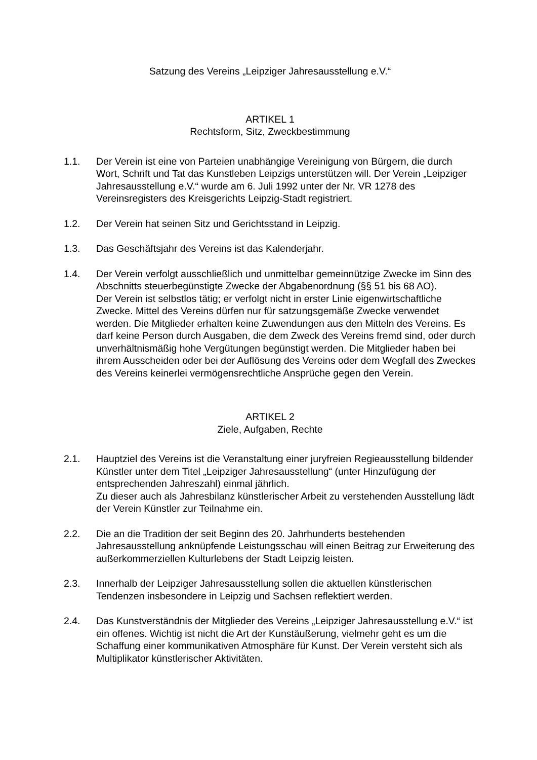Satzung des Vereins „Leipziger Jahresausstellung e.V.“
ARTIKEL 1
Rechtsform, Sitz, Zweckbestimmung
1.1. Der Verein ist eine von Parteien unabhängige Vereinigung von Bürgern, die durch Wort, Schrift und Tat das Kunstleben Leipzigs unterstützen will. Der Verein „Leipziger Jahresausstellung e.V.“ wurde am 6. Juli 1992 unter der Nr. VR 1278 des Vereinsregisters des Kreisgerichts Leipzig-Stadt registriert.
1.2. Der Verein hat seinen Sitz und Gerichtsstand in Leipzig.
1.3. Das Geschäftsjahr des Vereins ist das Kalenderjahr.
1.4. Der Verein verfolgt ausschließlich und unmittelbar gemeinnützige Zwecke im Sinn des Abschnitts steuerbegünstigte Zwecke der Abgabenordnung (§§ 51 bis 68 AO).
Der Verein ist selbstlos tätig; er verfolgt nicht in erster Linie eigenwirtschaftliche Zwecke. Mittel des Vereins dürfen nur für satzungsgemäße Zwecke verwendet werden. Die Mitglieder erhalten keine Zuwendungen aus den Mitteln des Vereins. Es darf keine Person durch Ausgaben, die dem Zweck des Vereins fremd sind, oder durch unverhältnismäßig hohe Vergütungen begünstigt werden. Die Mitglieder haben bei ihrem Ausscheiden oder bei der Auflösung des Vereins oder dem Wegfall des Zweckes des Vereins keinerlei vermögensrechtliche Ansprüche gegen den Verein.
ARTIKEL 2
Ziele, Aufgaben, Rechte
2.1. Hauptziel des Vereins ist die Veranstaltung einer juryfreien Regieausstellung bildender Künstler unter dem Titel „Leipziger Jahresausstellung“ (unter Hinzufügung der entsprechenden Jahreszahl) einmal jährlich.
Zu dieser auch als Jahresbilanz künstlerischer Arbeit zu verstehenden Ausstellung lädt der Verein Künstler zur Teilnahme ein.
2.2. Die an die Tradition der seit Beginn des 20. Jahrhunderts bestehenden Jahresausstellung anknüpfende Leistungsschau will einen Beitrag zur Erweiterung des außerkommerziellen Kulturlebens der Stadt Leipzig leisten.
2.3. Innerhalb der Leipziger Jahresausstellung sollen die aktuellen künstlerischen Tendenzen insbesondere in Leipzig und Sachsen reflektiert werden.
2.4. Das Kunstverständnis der Mitglieder des Vereins „Leipziger Jahresausstellung e.V.“ ist ein offenes. Wichtig ist nicht die Art der Kunstäußerung, vielmehr geht es um die Schaffung einer kommunikativen Atmosphäre für Kunst. Der Verein versteht sich als Multiplikator künstlerischer Aktivitäten.